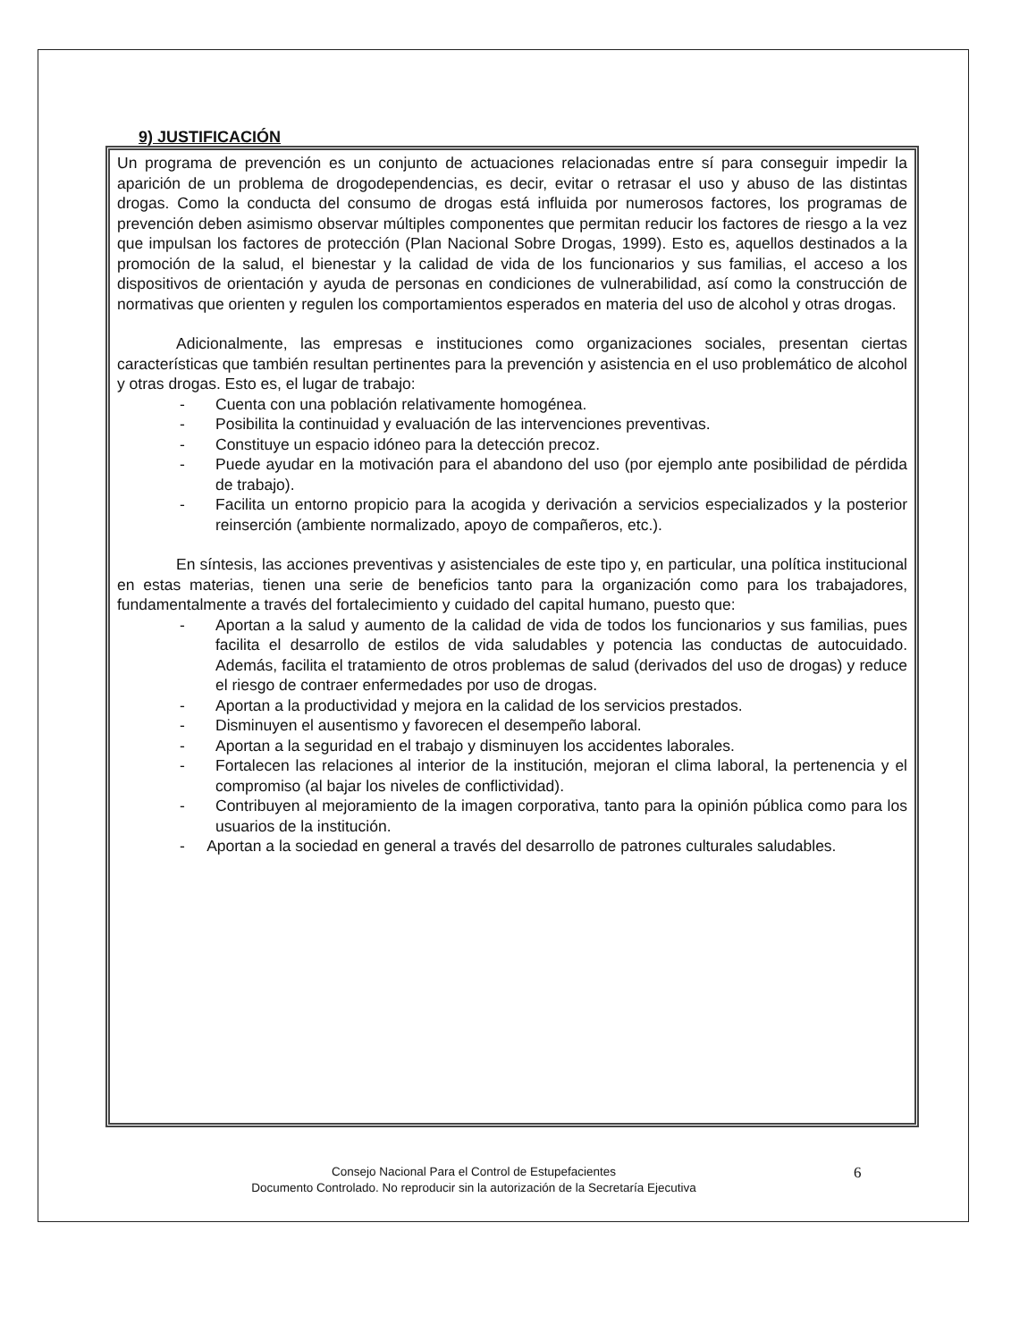9) JUSTIFICACIÓN
Un programa de prevención es un conjunto de actuaciones relacionadas entre sí para conseguir impedir la aparición de un problema de drogodependencias, es decir, evitar o retrasar el uso y abuso de las distintas drogas. Como la conducta del consumo de drogas está influida por numerosos factores, los programas de prevención deben asimismo observar múltiples componentes que permitan reducir los factores de riesgo a la vez que impulsan los factores de protección (Plan Nacional Sobre Drogas, 1999). Esto es, aquellos destinados a la promoción de la salud, el bienestar y la calidad de vida de los funcionarios y sus familias, el acceso a los dispositivos de orientación y ayuda de personas en condiciones de vulnerabilidad, así como la construcción de normativas que orienten y regulen los comportamientos esperados en materia del uso de alcohol y otras drogas.
Adicionalmente, las empresas e instituciones como organizaciones sociales, presentan ciertas características que también resultan pertinentes para la prevención y asistencia en el uso problemático de alcohol y otras drogas. Esto es, el lugar de trabajo:
- Cuenta con una población relativamente homogénea.
- Posibilita la continuidad y evaluación de las intervenciones preventivas.
- Constituye un espacio idóneo para la detección precoz.
- Puede ayudar en la motivación para el abandono del uso (por ejemplo ante posibilidad de pérdida de trabajo).
- Facilita un entorno propicio para la acogida y derivación a servicios especializados y la posterior reinserción (ambiente normalizado, apoyo de compañeros, etc.).
En síntesis, las acciones preventivas y asistenciales de este tipo y, en particular, una política institucional en estas materias, tienen una serie de beneficios tanto para la organización como para los trabajadores, fundamentalmente a través del fortalecimiento y cuidado del capital humano, puesto que:
- Aportan a la salud y aumento de la calidad de vida de todos los funcionarios y sus familias, pues facilita el desarrollo de estilos de vida saludables y potencia las conductas de autocuidado. Además, facilita el tratamiento de otros problemas de salud (derivados del uso de drogas) y reduce el riesgo de contraer enfermedades por uso de drogas.
- Aportan a la productividad y mejora en la calidad de los servicios prestados.
- Disminuyen el ausentismo y favorecen el desempeño laboral.
- Aportan a la seguridad en el trabajo y disminuyen los accidentes laborales.
- Fortalecen las relaciones al interior de la institución, mejoran el clima laboral, la pertenencia y el compromiso (al bajar los niveles de conflictividad).
- Contribuyen al mejoramiento de la imagen corporativa, tanto para la opinión pública como para los usuarios de la institución.
- Aportan a la sociedad en general a través del desarrollo de patrones culturales saludables.
Consejo Nacional Para el Control de Estupefacientes
Documento Controlado. No reproducir sin la autorización de la Secretaría Ejecutiva
6